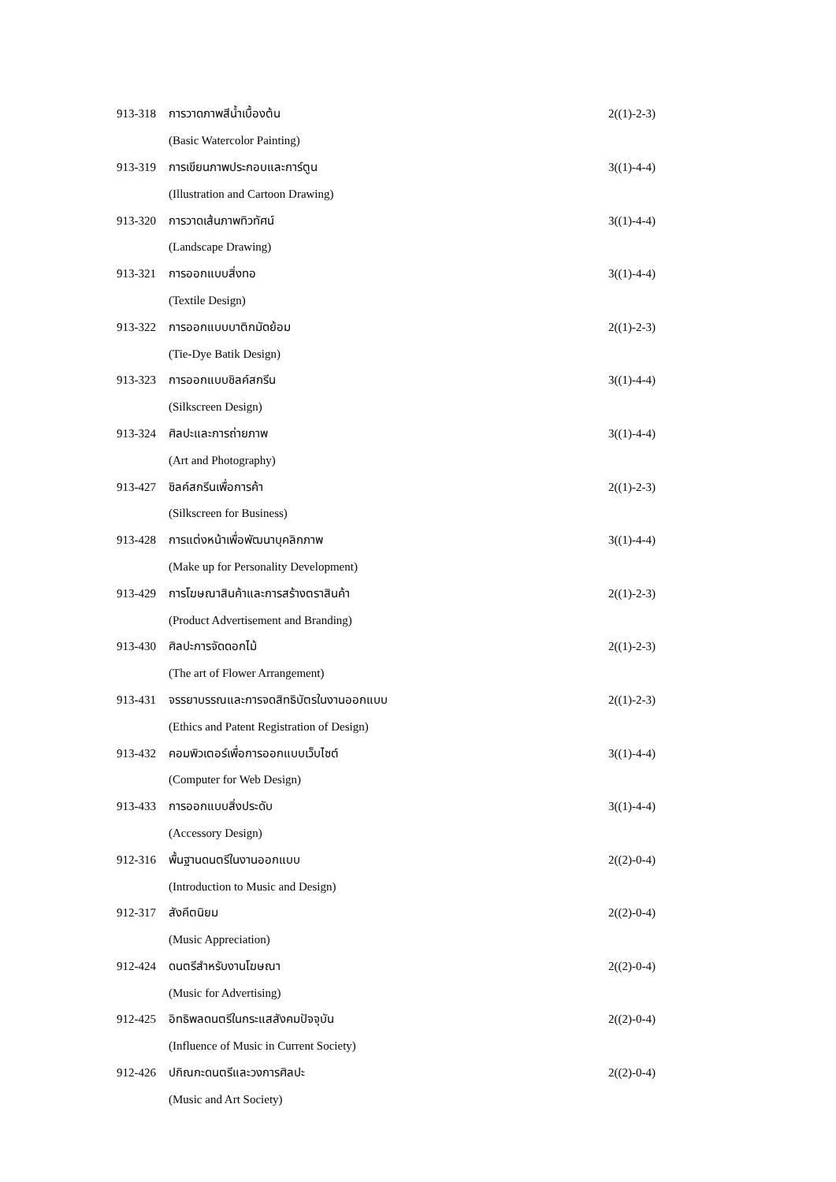| 913-318 | การวาดภาพสีน้ำเบื้องต้น | 2((1)-2-3) |
| | (Basic Watercolor Painting) | |
| 913-319 | การเขียนภาพประกอบและการ์ตูน | 3((1)-4-4) |
| | (Illustration and Cartoon Drawing) | |
| 913-320 | การวาดเส้นภาพทิวทัศน์ | 3((1)-4-4) |
| | (Landscape Drawing) | |
| 913-321 | การออกแบบสิ่งทอ | 3((1)-4-4) |
| | (Textile Design) | |
| 913-322 | การออกแบบบาติกมัดย้อม | 2((1)-2-3) |
| | (Tie-Dye Batik Design) | |
| 913-323 | การออกแบบชิลค์สกรีน | 3((1)-4-4) |
| | (Silkscreen Design) | |
| 913-324 | ศิลปะและการถ่ายภาพ | 3((1)-4-4) |
| | (Art and Photography) | |
| 913-427 | ชิลค์สกรีนเพื่อการค้า | 2((1)-2-3) |
| | (Silkscreen for Business) | |
| 913-428 | การแต่งหน้าเพื่อพัฒนาบุคลิกภาพ | 3((1)-4-4) |
| | (Make up for Personality Development) | |
| 913-429 | การโฆษณาสินค้าและการสร้างตราสินค้า | 2((1)-2-3) |
| | (Product Advertisement and Branding) | |
| 913-430 | ศิลปะการจัดดอกไม้ | 2((1)-2-3) |
| | (The art of Flower Arrangement) | |
| 913-431 | จรรยาบรรณและการจดสิทธิบัตรในงานออกแบบ | 2((1)-2-3) |
| | (Ethics and Patent Registration of Design) | |
| 913-432 | คอมพิวเตอร์เพื่อการออกแบบเว็บไซต์ | 3((1)-4-4) |
| | (Computer for Web Design) | |
| 913-433 | การออกแบบสิ่งประดับ | 3((1)-4-4) |
| | (Accessory Design) | |
| 912-316 | พื้นฐานดนตรีในงานออกแบบ | 2((2)-0-4) |
| | (Introduction to Music and Design) | |
| 912-317 | สังคีตนิยม | 2((2)-0-4) |
| | (Music Appreciation) | |
| 912-424 | ดนตรีสำหรับงานโฆษณา | 2((2)-0-4) |
| | (Music for Advertising) | |
| 912-425 | อิทธิพลดนตรีในกระแสสังคมปัจจุบัน | 2((2)-0-4) |
| | (Influence of Music in Current Society) | |
| 912-426 | ปกิณกะดนตรีและวงการศิลปะ | 2((2)-0-4) |
| | (Music and Art Society) | |